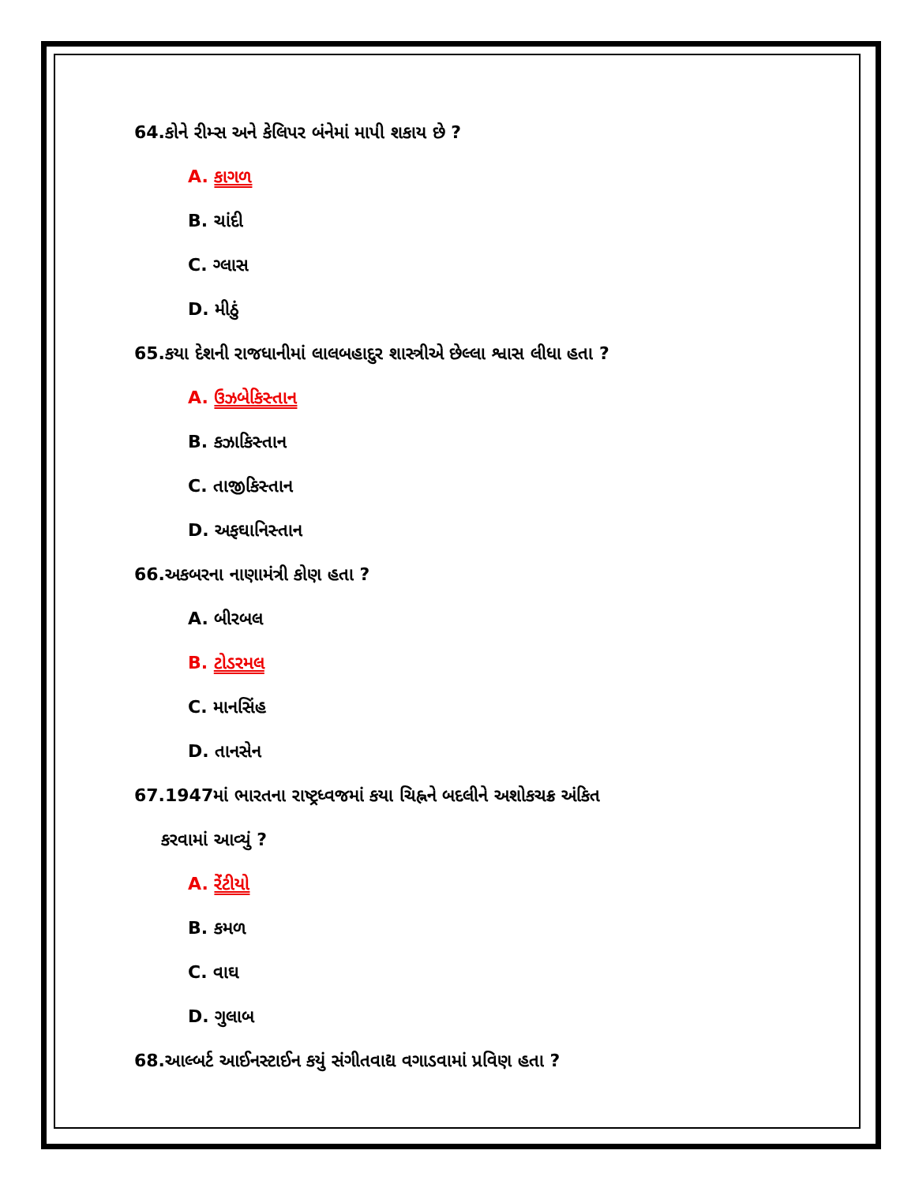64.કોને રીમ્સ અને કેલિપર બંનેમાં માપી શકાય છે ?
A. કાગળ
B. ચાંદી
C. ગ્લાસ
D. મીઠું
65.કયા દેશની રાજધાનીમાં લાલબહાદુર શાસ્ત્રીએ છેલ્લા શ્વાસ લીધા હતા ?
A. ઉઝબેકિસ્તાન
B. કઝાકિસ્તાન
C. તાજીકિસ્તાન
D. અફઘાનિસ્તાન
66.અકબરના નાણામંત્રી કોણ હતા ?
A. બીરબલ
B. ટોડરમલ
C. માનસિંહ
D. તાનસેન
67.1947માં ભારતના રાષ્ટ્રધ્વજમાં કયા ચિહ્નને બદલીને અશોકચક્ર અંકિત
કરવામાં આવ્યું ?
A. રેંટીયો
B. કમળ
C. વાઘ
D. ગુલાબ
68.આલ્બર્ટ આઈનસ્ટાઈન કયું સંગીતવાદ્ય વગાડવામાં પ્રવિણ હતા ?